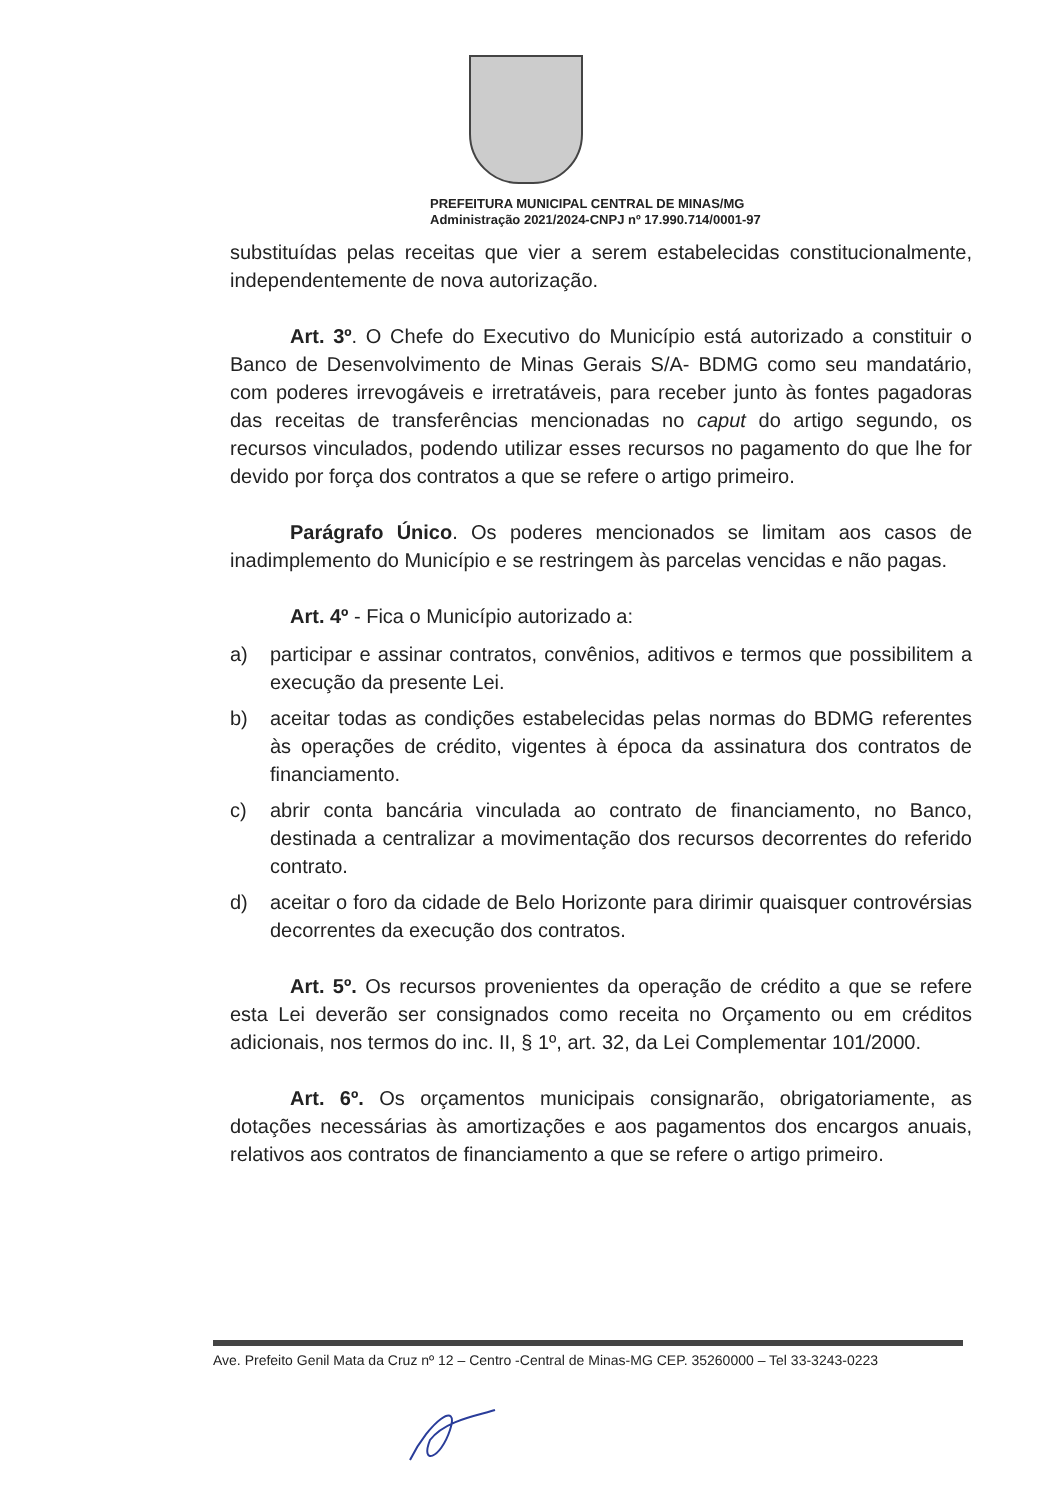PREFEITURA MUNICIPAL CENTRAL DE MINAS/MG
Administração 2021/2024-CNPJ nº 17.990.714/0001-97
substituídas pelas receitas que vier a serem estabelecidas constitucionalmente, independentemente de nova autorização.
Art. 3º. O Chefe do Executivo do Município está autorizado a constituir o Banco de Desenvolvimento de Minas Gerais S/A- BDMG como seu mandatário, com poderes irrevogáveis e irretratáveis, para receber junto às fontes pagadoras das receitas de transferências mencionadas no caput do artigo segundo, os recursos vinculados, podendo utilizar esses recursos no pagamento do que lhe for devido por força dos contratos a que se refere o artigo primeiro.
Parágrafo Único. Os poderes mencionados se limitam aos casos de inadimplemento do Município e se restringem às parcelas vencidas e não pagas.
Art. 4º - Fica o Município autorizado a:
a) participar e assinar contratos, convênios, aditivos e termos que possibilitem a execução da presente Lei.
b) aceitar todas as condições estabelecidas pelas normas do BDMG referentes às operações de crédito, vigentes à época da assinatura dos contratos de financiamento.
c) abrir conta bancária vinculada ao contrato de financiamento, no Banco, destinada a centralizar a movimentação dos recursos decorrentes do referido contrato.
d) aceitar o foro da cidade de Belo Horizonte para dirimir quaisquer controvérsias decorrentes da execução dos contratos.
Art. 5º. Os recursos provenientes da operação de crédito a que se refere esta Lei deverão ser consignados como receita no Orçamento ou em créditos adicionais, nos termos do inc. II, § 1º, art. 32, da Lei Complementar 101/2000.
Art. 6º. Os orçamentos municipais consignarão, obrigatoriamente, as dotações necessárias às amortizações e aos pagamentos dos encargos anuais, relativos aos contratos de financiamento a que se refere o artigo primeiro.
Ave. Prefeito Genil Mata da Cruz nº 12 – Centro -Central de Minas-MG CEP. 35260000 – Tel 33-3243-0223